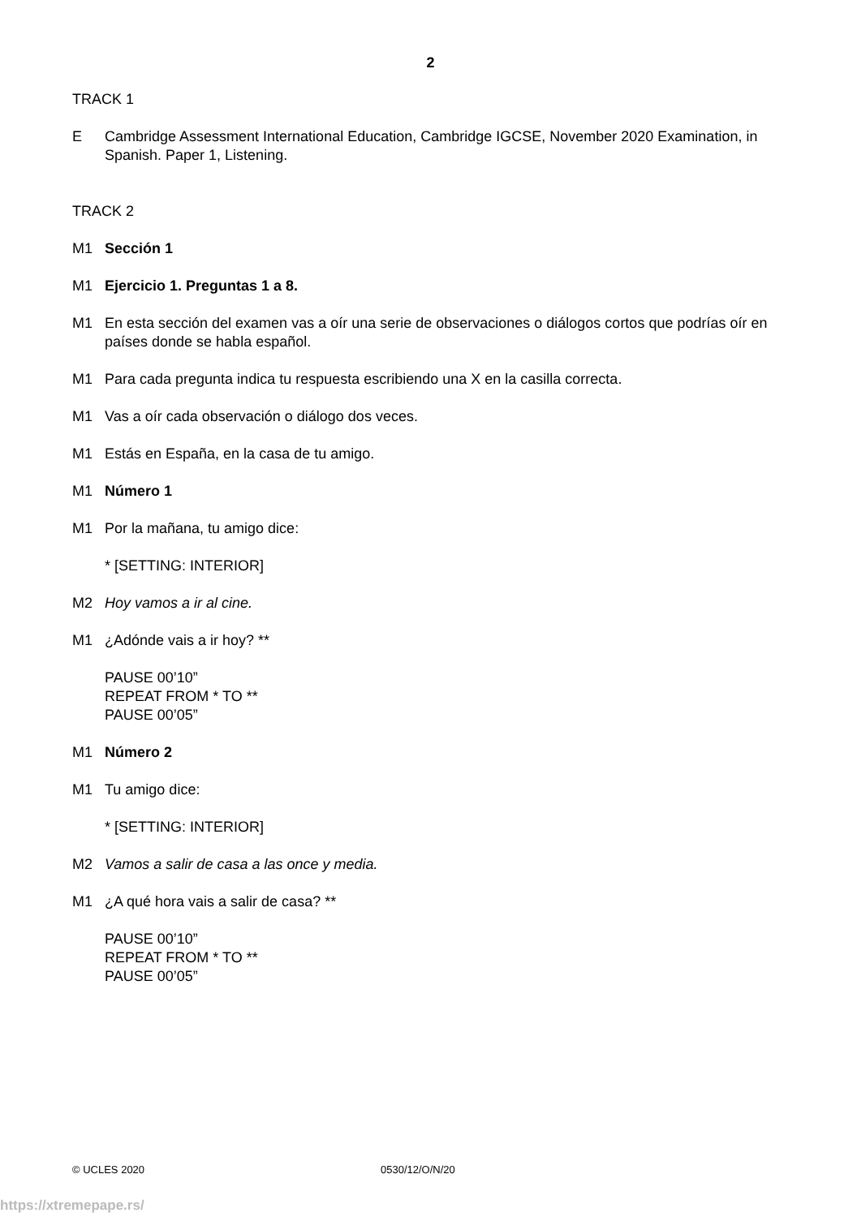2
TRACK 1
E Cambridge Assessment International Education, Cambridge IGCSE, November 2020 Examination, in Spanish. Paper 1, Listening.
TRACK 2
M1 Sección 1
M1 Ejercicio 1. Preguntas 1 a 8.
M1 En esta sección del examen vas a oír una serie de observaciones o diálogos cortos que podrías oír en países donde se habla español.
M1 Para cada pregunta indica tu respuesta escribiendo una X en la casilla correcta.
M1 Vas a oír cada observación o diálogo dos veces.
M1 Estás en España, en la casa de tu amigo.
M1 Número 1
M1 Por la mañana, tu amigo dice:
* [SETTING: INTERIOR]
M2 Hoy vamos a ir al cine.
M1 ¿Adónde vais a ir hoy? **
PAUSE 00’10”
REPEAT FROM * TO **
PAUSE 00’05”
M1 Número 2
M1 Tu amigo dice:
* [SETTING: INTERIOR]
M2 Vamos a salir de casa a las once y media.
M1 ¿A qué hora vais a salir de casa? **
PAUSE 00’10”
REPEAT FROM * TO **
PAUSE 00’05”
© UCLES 2020 0530/12/O/N/20
https://xtremepape.rs/